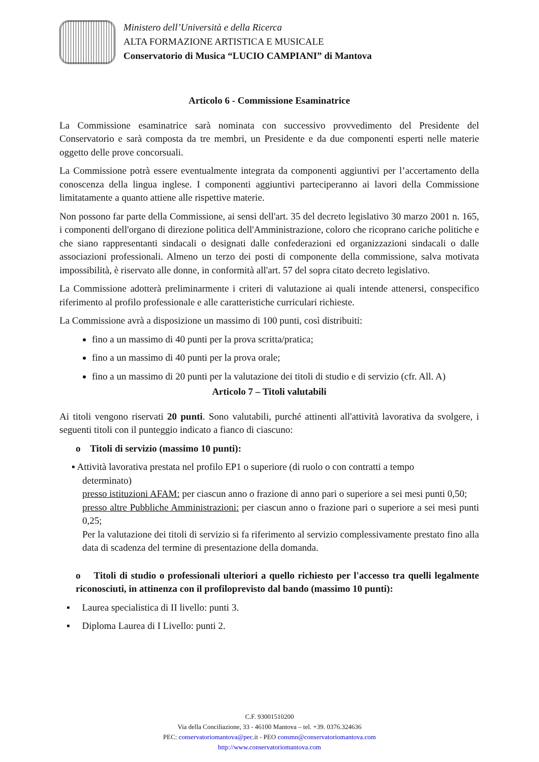Ministero dell’Università e della Ricerca
ALTA FORMAZIONE ARTISTICA E MUSICALE
Conservatorio di Musica “LUCIO CAMPIANI” di Mantova
Articolo 6 - Commissione Esaminatrice
La Commissione esaminatrice sarà nominata con successivo provvedimento del Presidente del Conservatorio e sarà composta da tre membri, un Presidente e da due componenti esperti nelle materie oggetto delle prove concorsuali.
La Commissione potrà essere eventualmente integrata da componenti aggiuntivi per l’accertamento della conoscenza della lingua inglese. I componenti aggiuntivi parteciperanno ai lavori della Commissione limitatamente a quanto attiene alle rispettive materie.
Non possono far parte della Commissione, ai sensi dell'art. 35 del decreto legislativo 30 marzo 2001 n. 165, i componenti dell'organo di direzione politica dell'Amministrazione, coloro che ricoprano cariche politiche e che siano rappresentanti sindacali o designati dalle confederazioni ed organizzazioni sindacali o dalle associazioni professionali. Almeno un terzo dei posti di componente della commissione, salva motivata impossibilità, è riservato alle donne, in conformità all'art. 57 del sopra citato decreto legislativo.
La Commissione adotterà preliminarmente i criteri di valutazione ai quali intende attenersi, conspecifico riferimento al profilo professionale e alle caratteristiche curriculari richieste.
La Commissione avrà a disposizione un massimo di 100 punti, così distribuiti:
fino a un massimo di 40 punti per la prova scritta/pratica;
fino a un massimo di 40 punti per la prova orale;
fino a un massimo di 20 punti per la valutazione dei titoli di studio e di servizio (cfr. All. A)
Articolo 7 – Titoli valutabili
Ai titoli vengono riservati 20 punti. Sono valutabili, purché attinenti all'attività lavorativa da svolgere, i seguenti titoli con il punteggio indicato a fianco di ciascuno:
o Titoli di servizio (massimo 10 punti):
▪ Attività lavorativa prestata nel profilo EP1 o superiore (di ruolo o con contratti a tempo
determinato)
presso istituzioni AFAM: per ciascun anno o frazione di anno pari o superiore a sei mesi punti 0,50;
presso altre Pubbliche Amministrazioni: per ciascun anno o frazione pari o superiore a sei mesi punti 0,25;
Per la valutazione dei titoli di servizio si fa riferimento al servizio complessivamente prestato fino alla data di scadenza del termine di presentazione della domanda.
o Titoli di studio o professionali ulteriori a quello richiesto per l'accesso tra quelli legalmente riconosciuti, in attinenza con il profiloprevisto dal bando (massimo 10 punti):
▪ Laurea specialistica di II livello: punti 3.
▪ Diploma Laurea di I Livello: punti 2.
C.F. 93001510200
Via della Conciliazione, 33 - 46100 Mantova – tel. +39. 0376.324636
PEC: conservatoriomantova@pec. it - PEO consmn@conservatoriomantova.com
http://www.conservatoriomantova.com